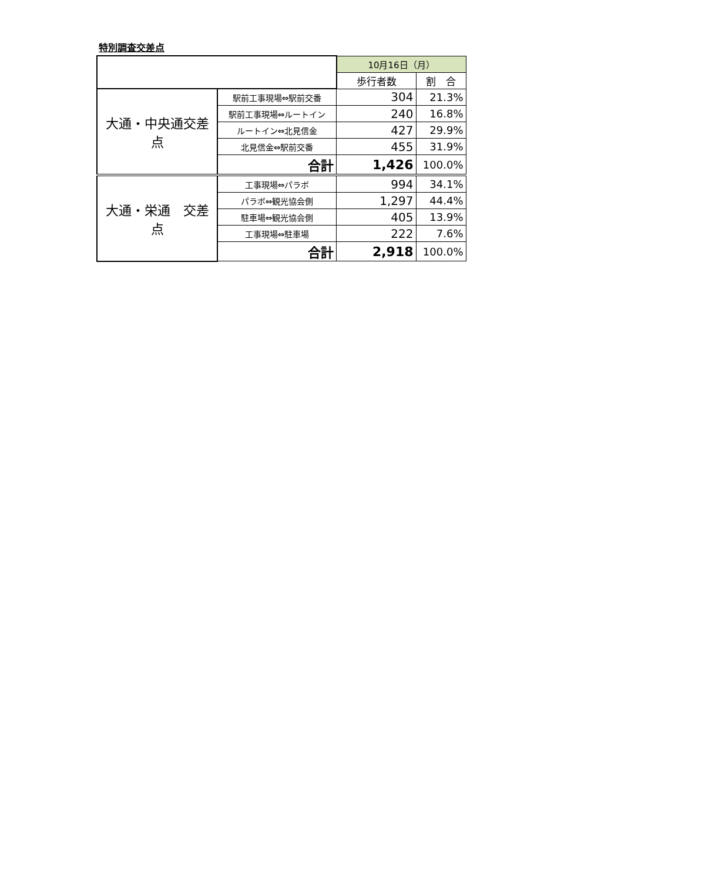特別調査交差点
| | | 10月16日（月） | |
| | | 歩行者数 | 割 合 |
| 大通・中央通交差点 | 駅前工事現場⇔駅前交番 | 304 | 21.3% |
| | 駅前工事現場⇔ルートイン | 240 | 16.8% |
| | ルートイン⇔北見信金 | 427 | 29.9% |
| | 北見信金⇔駅前交番 | 455 | 31.9% |
| | 合計 | 1,426 | 100.0% |
| 大通・栄通 交差点 | 工事現場⇔パラボ | 994 | 34.1% |
| | パラボ⇔観光協会側 | 1,297 | 44.4% |
| | 駐車場⇔観光協会側 | 405 | 13.9% |
| | 工事現場⇔駐車場 | 222 | 7.6% |
| | 合計 | 2,918 | 100.0% |